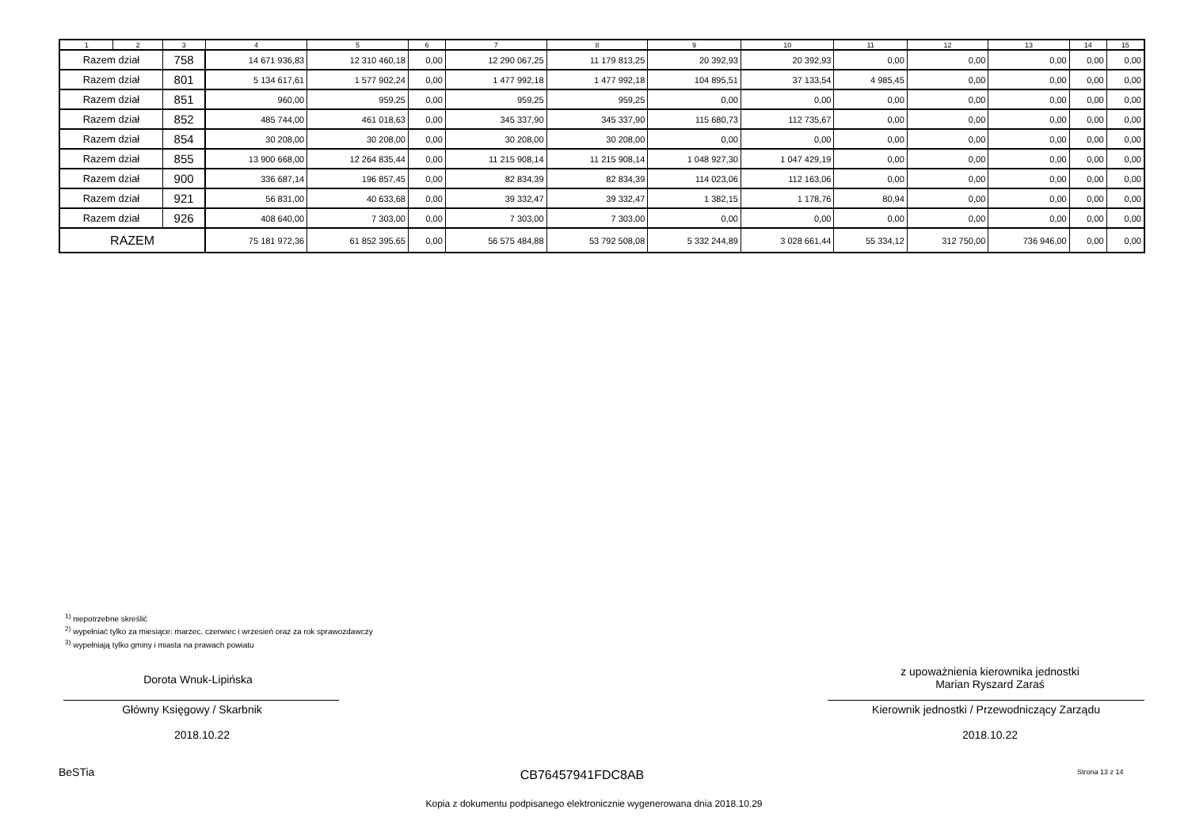| 1 | 2 | 3 | 4 | 5 | 6 | 7 | 8 | 9 | 10 | 11 | 12 | 13 | 14 | 15 |
| --- | --- | --- | --- | --- | --- | --- | --- | --- | --- | --- | --- | --- | --- | --- |
| Razem dział | | 758 | 14 671 936,83 | 12 310 460,18 | 0,00 | 12 290 067,25 | 11 179 813,25 | 20 392,93 | 20 392,93 | 0,00 | 0,00 | 0,00 | 0,00 | 0,00 |
| Razem dział | | 801 | 5 134 617,61 | 1 577 902,24 | 0,00 | 1 477 992,18 | 1 477 992,18 | 104 895,51 | 37 133,54 | 4 985,45 | 0,00 | 0,00 | 0,00 | 0,00 |
| Razem dział | | 851 | 960,00 | 959,25 | 0,00 | 959,25 | 959,25 | 0,00 | 0,00 | 0,00 | 0,00 | 0,00 | 0,00 | 0,00 |
| Razem dział | | 852 | 485 744,00 | 461 018,63 | 0,00 | 345 337,90 | 345 337,90 | 115 680,73 | 112 735,67 | 0,00 | 0,00 | 0,00 | 0,00 | 0,00 |
| Razem dział | | 854 | 30 208,00 | 30 208,00 | 0,00 | 30 208,00 | 30 208,00 | 0,00 | 0,00 | 0,00 | 0,00 | 0,00 | 0,00 | 0,00 |
| Razem dział | | 855 | 13 900 668,00 | 12 264 835,44 | 0,00 | 11 215 908,14 | 11 215 908,14 | 1 048 927,30 | 1 047 429,19 | 0,00 | 0,00 | 0,00 | 0,00 | 0,00 |
| Razem dział | | 900 | 336 687,14 | 196 857,45 | 0,00 | 82 834,39 | 82 834,39 | 114 023,06 | 112 163,06 | 0,00 | 0,00 | 0,00 | 0,00 | 0,00 |
| Razem dział | | 921 | 56 831,00 | 40 633,68 | 0,00 | 39 332,47 | 39 332,47 | 1 382,15 | 1 178,76 | 80,94 | 0,00 | 0,00 | 0,00 | 0,00 |
| Razem dział | | 926 | 408 640,00 | 7 303,00 | 0,00 | 7 303,00 | 7 303,00 | 0,00 | 0,00 | 0,00 | 0,00 | 0,00 | 0,00 | 0,00 |
| RAZEM | | | 75 181 972,36 | 61 852 395,65 | 0,00 | 56 575 484,88 | 53 792 508,08 | 5 332 244,89 | 3 028 661,44 | 55 334,12 | 312 750,00 | 736 946,00 | 0,00 | 0,00 |
<sup>1)</sup> niepotrzebne skreślić
<sup>2)</sup> wypełniać tylko za miesiące: marzec, czerwiec i wrzesień oraz za rok sprawozdawczy
<sup>3)</sup> wypełniają tylko gminy i miasta na prawach powiatu
Dorota Wnuk-Lipińska
Główny Księgowy / Skarbnik
2018.10.22
z upoważnienia kierownika jednostki
Marian Ryszard Zaraś
Kierownik jednostki / Przewodniczący Zarządu
2018.10.22
BeSTia CB76457941FDC8AB Strona 13 z 14
Kopia z dokumentu podpisanego elektronicznie wygenerowana dnia 2018.10.29